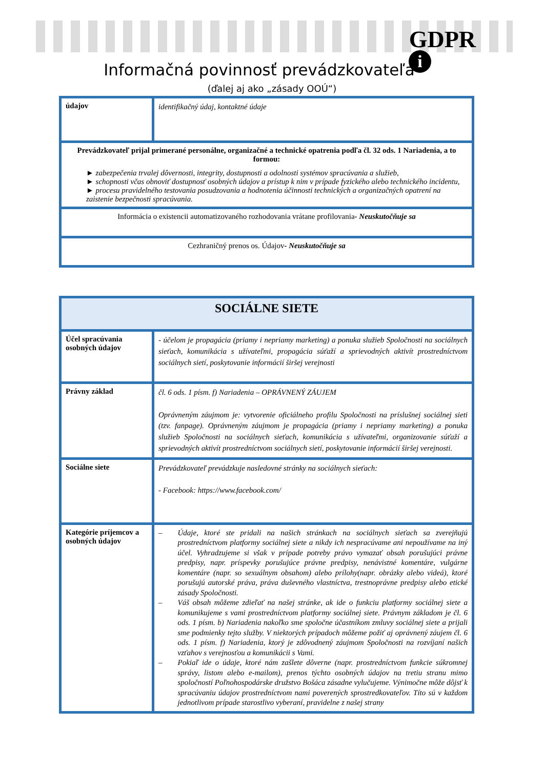GDPR
i
Informačná povinnosť prevádzkovateľa
(ďalej aj ako „zásady OOÚ“)
| údajov | identifikačný údaj, kontaktné údaje |
| Prevádzkovateľ prijal primerané personálne, organizačné a technické opatrenia podľa čl. 32 ods. 1 Nariadenia, a to formou: ► zabezpečenia trvalej dôvernosti, integrity, dostupnosti a odolnosti systémov spracúvania a služieb, ► schopnosti včas obnoviť dostupnosť osobných údajov a prístup k nim v prípade fyzického alebo technického incidentu, ► procesu pravidelného testovania posudzovania a hodnotenia účinnosti technických a organizačných opatrení na zaistenie bezpečnosti spracúvania. | |
| Informácia o existencii automatizovaného rozhodovania vrátane profilovania - Neuskutočňuje sa | |
| Cezhraničný prenos os. Údajov - Neuskutočňuje sa | |
| SOCIÁLNE SIETE | |
| Účel spracúvania osobných údajov | - účelom je propagácia (priamy i nepriamy marketing) a ponuka služieb Spoločnosti na sociálnych sieťach, komunikácia s užívateľmi, propagácia súťaží a sprievodných aktivít prostredníctvom sociálnych sietí, poskytovanie informácií širšej verejnosti |
| Právny základ | čl. 6 ods. 1 písm. f) Nariadenia – OPRÁVNENÝ ZÁUJEM Oprávneným záujmom je: vytvorenie oficiálneho profilu Spoločnosti na príslušnej sociálnej sieti (tzv. fanpage). Oprávneným záujmom je propagácia (priamy i nepriamy marketing) a ponuka služieb Spoločnosti na sociálnych sieťach, komunikácia s užívateľmi, organizovanie súťaží a sprievodných aktivít prostredníctvom sociálnych sietí, poskytovanie informácií širšej verejnosti. |
| Sociálne siete | Prevádzkovateľ prevádzkuje nasledovné stránky na sociálnych sieťach: - Facebook: https://www.facebook.com/ |
| Kategórie príjemcov a osobných údajov | – Údaje, ktoré ste pridali na našich stránkach na sociálnych sieťach sa zverejňujú prostredníctvom platformy sociálnej siete a nikdy ich nespracúvame ani nepoužívame na iný účel. Vyhradzujeme si však v prípade potreby právo vymazať obsah porušujúci právne predpisy, napr. príspevky porušujúce právne predpisy, nenávistné komentáre, vulgárne komentáre (napr. so sexuálnym obsahom) alebo prílohy(napr. obrázky alebo videá), ktoré porušujú autorské práva, práva duševného vlastníctva, trestnoprávne predpisy alebo etické zásady Spoločnosti. – Váš obsah môžeme zdieľať na našej stránke, ak ide o funkciu platformy sociálnej siete a komunikujeme s vami prostredníctvom platformy sociálnej siete. Právnym základom je čl. 6 ods. 1 písm. b) Nariadenia nakoľko sme spoločne účastníkom zmluvy sociálnej siete a prijali sme podmienky tejto služby. V niektorých prípadoch môžeme požiť aj oprávnený záujem čl. 6 ods. 1 písm. f) Nariadenia, ktorý je zdôvodnený záujmom Spoločnosti na rozvíjaní našich vzťahov s verejnosťou a komunikácii s Vami. – Pokiaľ ide o údaje, ktoré nám zašlete dôverne (napr. prostredníctvom funkcie súkromnej správy, listom alebo e-mailom), prenos týchto osobných údajov na tretiu stranu mimo spoločností Poľnohospodárske družstvo Bošáca zásadne vylučujeme. Výnimočne môže dôjsť k spracúvaniu údajov prostredníctvom nami poverených sprostredkovateľov. Títo sú v každom jednotlivom prípade starostlivo vyberaní, pravidelne z našej strany |